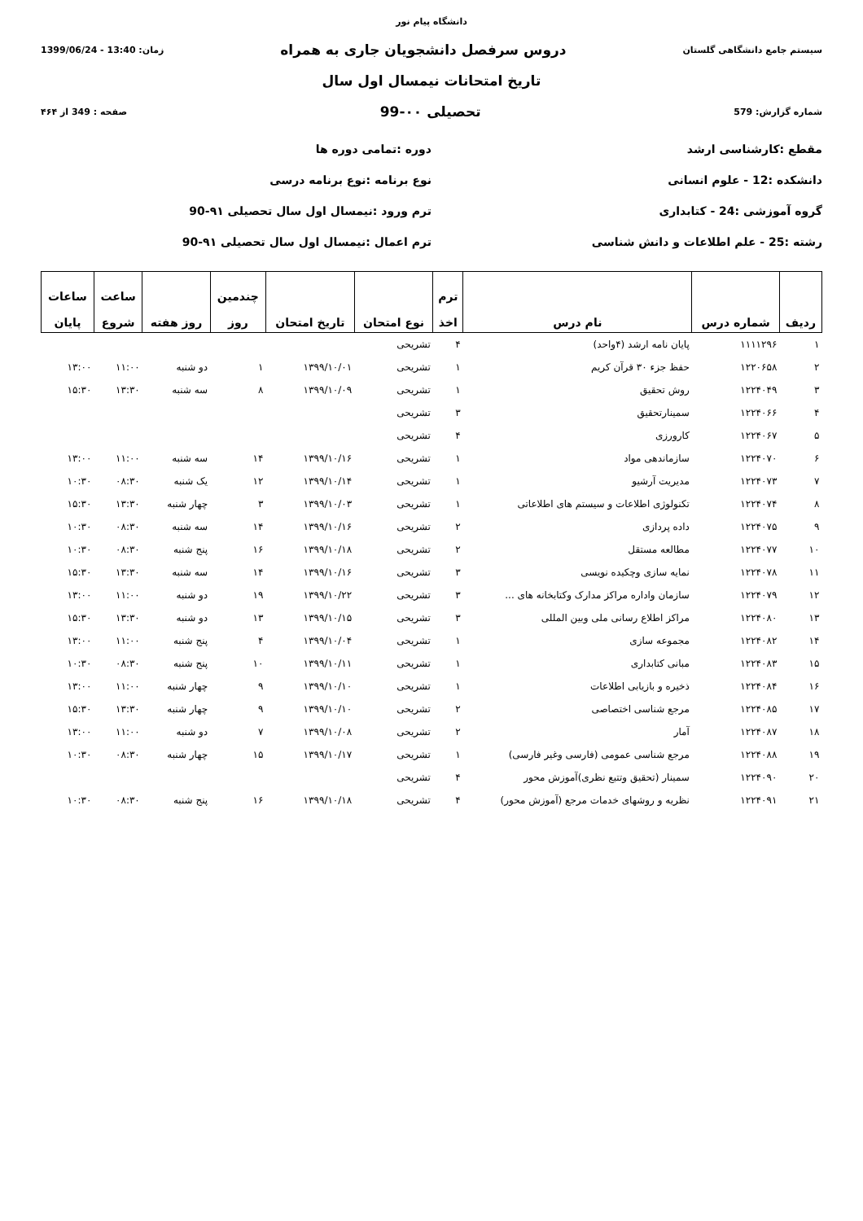دانشگاه پیام نور
سیستم جامع دانشگاهی گلستان دروس سرفصل دانشجویان جاری به همراه زمان: 13:40 - 1399/06/24
تاریخ امتحانات نیمسال اول سال
شماره گزارش: 579 تحصیلی ۰۰-99 صفحه : 349 از ۴۶۴
مقطع :کارشناسی ارشد
دوره :تمامی دوره ها
دانشکده :12 - علوم انسانی
نوع برنامه :نوع برنامه درسی
گروه آموزشی :24 - کتابداری
ترم ورود :نیمسال اول سال تحصیلی ۹۱-90
رشته :25 - علم اطلاعات و دانش شناسی
ترم اعمال :نیمسال اول سال تحصیلی ۹۱-90
| ردیف | شماره درس | نام درس | ترم اخذ | نوع امتحان | تاریخ امتحان | چندمین روز | روز هفته | ساعت شروع | ساعات پایان |
| --- | --- | --- | --- | --- | --- | --- | --- | --- | --- |
| ۱ | ۱۱۱۱۲۹۶ | پایان نامه ارشد (۴واحد) | ۴ | تشریحی | | | | | |
| ۲ | ۱۲۲۰۶۵۸ | حفظ جزء ۳۰ قرآن کریم | ۱ | تشریحی | ۱۳۹۹/۱۰/۰۱ | ۱ | دو شنبه | ۱۱:۰۰ | ۱۳:۰۰ |
| ۳ | ۱۲۲۴۰۴۹ | روش تحقیق | ۱ | تشریحی | ۱۳۹۹/۱۰/۰۹ | ۸ | سه شنبه | ۱۳:۳۰ | ۱۵:۳۰ |
| ۴ | ۱۲۲۴۰۶۶ | سمینارتحقیق | ۳ | تشریحی | | | | | |
| ۵ | ۱۲۲۴۰۶۷ | کارورزی | ۴ | تشریحی | | | | | |
| ۶ | ۱۲۲۴۰۷۰ | سازماندهی مواد | ۱ | تشریحی | ۱۳۹۹/۱۰/۱۶ | ۱۴ | سه شنبه | ۱۱:۰۰ | ۱۳:۰۰ |
| ۷ | ۱۲۲۴۰۷۳ | مدیریت آرشیو | ۱ | تشریحی | ۱۳۹۹/۱۰/۱۴ | ۱۲ | یک شنبه | ۰۸:۳۰ | ۱۰:۳۰ |
| ۸ | ۱۲۲۴۰۷۴ | تکنولوژی اطلاعات و سیستم های اطلاعاتی | ۱ | تشریحی | ۱۳۹۹/۱۰/۰۳ | ۳ | چهار شنبه | ۱۳:۳۰ | ۱۵:۳۰ |
| ۹ | ۱۲۲۴۰۷۵ | داده پردازی | ۲ | تشریحی | ۱۳۹۹/۱۰/۱۶ | ۱۴ | سه شنبه | ۰۸:۳۰ | ۱۰:۳۰ |
| ۱۰ | ۱۲۲۴۰۷۷ | مطالعه مستقل | ۲ | تشریحی | ۱۳۹۹/۱۰/۱۸ | ۱۶ | پنج شنبه | ۰۸:۳۰ | ۱۰:۳۰ |
| ۱۱ | ۱۲۲۴۰۷۸ | نمایه سازی وچکیده نویسی | ۳ | تشریحی | ۱۳۹۹/۱۰/۱۶ | ۱۴ | سه شنبه | ۱۳:۳۰ | ۱۵:۳۰ |
| ۱۲ | ۱۲۲۴۰۷۹ | سازمان واداره مراکز مدارک وکتابخانه های ... | ۳ | تشریحی | ۱۳۹۹/۱۰/۲۲ | ۱۹ | دو شنبه | ۱۱:۰۰ | ۱۳:۰۰ |
| ۱۳ | ۱۲۲۴۰۸۰ | مراکز اطلاع رسانی ملی وبین المللی | ۳ | تشریحی | ۱۳۹۹/۱۰/۱۵ | ۱۳ | دو شنبه | ۱۳:۳۰ | ۱۵:۳۰ |
| ۱۴ | ۱۲۲۴۰۸۲ | مجموعه سازی | ۱ | تشریحی | ۱۳۹۹/۱۰/۰۴ | ۴ | پنج شنبه | ۱۱:۰۰ | ۱۳:۰۰ |
| ۱۵ | ۱۲۲۴۰۸۳ | مبانی کتابداری | ۱ | تشریحی | ۱۳۹۹/۱۰/۱۱ | ۱۰ | پنج شنبه | ۰۸:۳۰ | ۱۰:۳۰ |
| ۱۶ | ۱۲۲۴۰۸۴ | ذخیره و بازیابی اطلاعات | ۱ | تشریحی | ۱۳۹۹/۱۰/۱۰ | ۹ | چهار شنبه | ۱۱:۰۰ | ۱۳:۰۰ |
| ۱۷ | ۱۲۲۴۰۸۵ | مرجع شناسی اختصاصی | ۲ | تشریحی | ۱۳۹۹/۱۰/۱۰ | ۹ | چهار شنبه | ۱۳:۳۰ | ۱۵:۳۰ |
| ۱۸ | ۱۲۲۴۰۸۷ | آمار | ۲ | تشریحی | ۱۳۹۹/۱۰/۰۸ | ۷ | دو شنبه | ۱۱:۰۰ | ۱۳:۰۰ |
| ۱۹ | ۱۲۲۴۰۸۸ | مرجع شناسی عمومی (فارسی وغیر فارسی) | ۱ | تشریحی | ۱۳۹۹/۱۰/۱۷ | ۱۵ | چهار شنبه | ۰۸:۳۰ | ۱۰:۳۰ |
| ۲۰ | ۱۲۲۴۰۹۰ | سمینار (تحقیق وتتبع نظری)آموزش محور | ۴ | تشریحی | | | | | |
| ۲۱ | ۱۲۲۴۰۹۱ | نظریه و روشهای خدمات مرجع (آموزش محور) | ۴ | تشریحی | ۱۳۹۹/۱۰/۱۸ | ۱۶ | پنج شنبه | ۰۸:۳۰ | ۱۰:۳۰ |